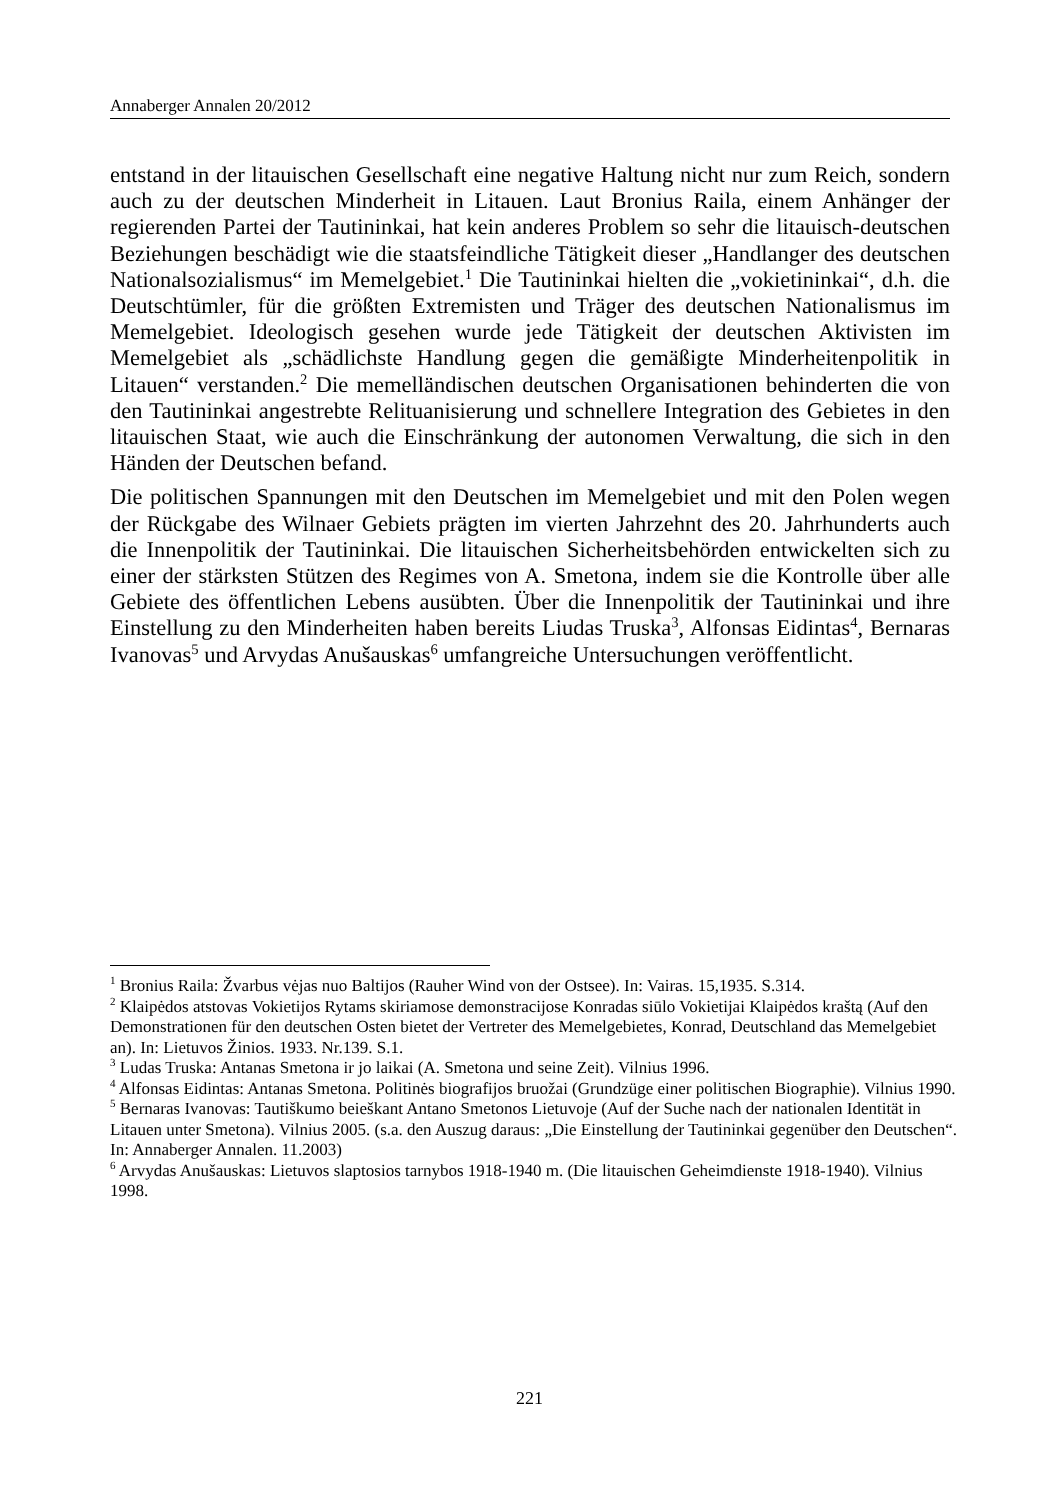Annaberger Annalen 20/2012
entstand in der litauischen Gesellschaft eine negative Haltung nicht nur zum Reich, sondern auch zu der deutschen Minderheit in Litauen. Laut Bronius Raila, einem Anhänger der regierenden Partei der Tautininkai, hat kein anderes Problem so sehr die litauisch-deutschen Beziehungen beschädigt wie die staats­feindliche Tätigkeit dieser „Handlanger des deutschen Nationalsozialismus“ im Memelgebiet.<sup>1</sup> Die Tautininkai hielten die „vokietininkai“, d.h. die Deutschtümler, für die größten Extremisten und Träger des deutschen Nationa­lismus im Memelgebiet. Ideologisch gesehen wurde jede Tätigkeit der deut­schen Aktivisten im Memelgebiet als „schädlichste Handlung gegen die gemä­ßigte Minderheitenpolitik in Litauen“ verstanden.<sup>2</sup> Die memelländischen deut­schen Organisationen behinderten die von den Tautininkai angestrebte Relituanisierung und schnellere Integration des Gebietes in den litauischen Staat, wie auch die Einschränkung der autonomen Verwaltung, die sich in den Händen der Deutschen befand.
Die politischen Spannungen mit den Deutschen im Memelgebiet und mit den Polen wegen der Rückgabe des Wilnaer Gebiets prägten im vierten Jahrzehnt des 20. Jahrhunderts auch die Innenpolitik der Tautininkai. Die litauischen Sicherheitsbehörden entwickelten sich zu einer der stärksten Stützen des Re­gimes von A. Smetona, indem sie die Kontrolle über alle Gebiete des öffentli­chen Lebens ausübten. Über die Innenpolitik der Tautininkai und ihre Einstel­lung zu den Minderheiten haben bereits Liudas Truska<sup>3</sup>, Alfonsas Eidintas<sup>4</sup>, Bernaras Ivanovas<sup>5</sup> und Arvydas Anušauskas<sup>6</sup> umfangreiche Untersuchungen veröffentlicht.
<sup>1</sup> Bronius Raila: Žvarbus vėjas nuo Baltijos (Rauher Wind von der Ostsee). In: Vairas. 15,1935. S.314.
<sup>2</sup> Klaipėdos atstovas Vokietijos Rytams skiriamose demonstracijose Konradas siūlo Vokietijai Klaipėdos kraštą (Auf den Demonstrationen für den deutschen Osten bietet der Vertreter des Memelgebietes, Konrad, Deutschland das Memelgebiet an). In: Lietuvos Žinios. 1933. Nr.139. S.1.
<sup>3</sup> Ludas Truska: Antanas Smetona ir jo laikai (A. Smetona und seine Zeit). Vilnius 1996.
<sup>4</sup> Alfonsas Eidintas: Antanas Smetona. Politinės biografijos bruožai (Grundzüge einer politischen Biographie). Vilnius 1990.
<sup>5</sup> Bernaras Ivanovas: Tautiškumo beieškant Antano Smetonos Lietuvoje (Auf der Suche nach der nationalen Identität in Litauen unter Smetona). Vilnius 2005. (s.a. den Auszug daraus: „Die Einstellung der Tautininkai gegenüber den Deutschen“. In: Annaberger Annalen. 11.2003)
<sup>6</sup> Arvydas Anušauskas: Lietuvos slaptosios tarnybos 1918-1940 m. (Die litauischen Geheimdienste 1918-1940). Vilnius 1998.
221